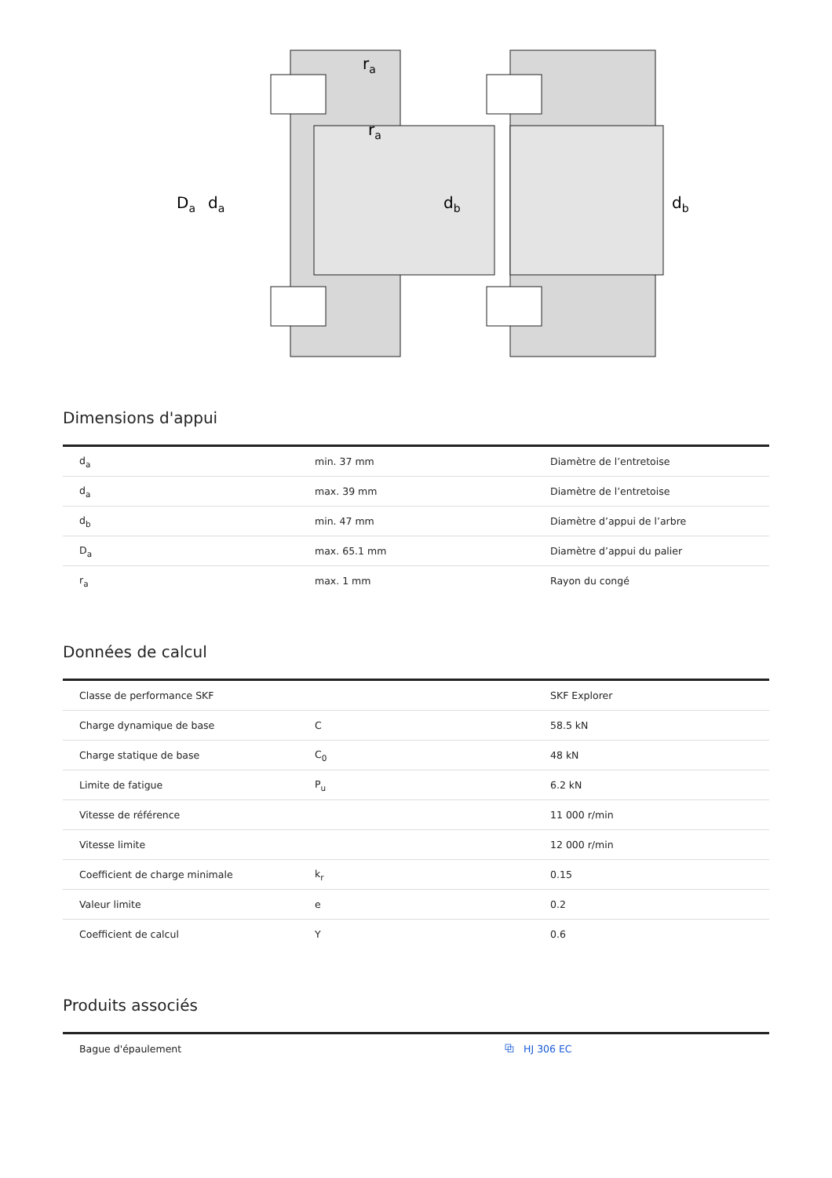Da
da
db
db
ra
ra
Dimensions d'appui
| d<sub>a</sub> | min. 37 mm | Diamètre de l’entretoise |
| d<sub>a</sub> | max. 39 mm | Diamètre de l’entretoise |
| d<sub>b</sub> | min. 47 mm | Diamètre d’appui de l’arbre |
| D<sub>a</sub> | max. 65.1 mm | Diamètre d’appui du palier |
| r<sub>a</sub> | max. 1 mm | Rayon du congé |
Données de calcul
| Classe de performance SKF | | SKF Explorer |
| Charge dynamique de base | C | 58.5 kN |
| Charge statique de base | C<sub>0</sub> | 48 kN |
| Limite de fatigue | P<sub>u</sub> | 6.2 kN |
| Vitesse de référence | | 11 000 r/min |
| Vitesse limite | | 12 000 r/min |
| Coefficient de charge minimale | k<sub>r</sub> | 0.15 |
| Valeur limite | e | 0.2 |
| Coefficient de calcul | Y | 0.6 |
Produits associés
| Bague d'épaulement | ⧉ HJ 306 EC |